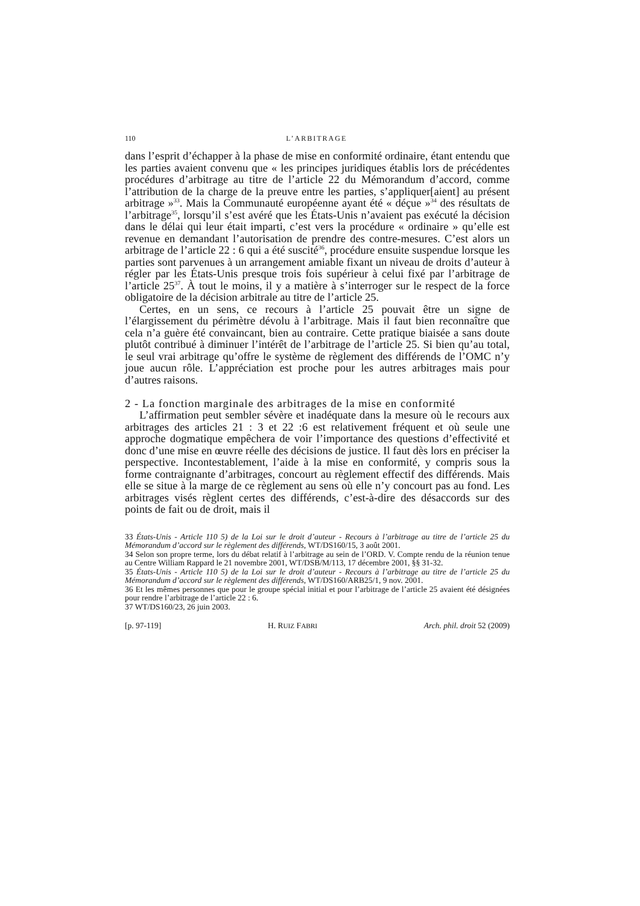110 L’ARBITRAGE
dans l’esprit d’échapper à la phase de mise en conformité ordinaire, étant entendu que les parties avaient convenu que « les principes juridiques établis lors de précédentes procédures d’arbitrage au titre de l’article 22 du Mémorandum d’accord, comme l’attribution de la charge de la preuve entre les parties, s’appliquer[aient] au présent arbitrage »<sup>33</sup>. Mais la Communauté européenne ayant été « déçue »<sup>34</sup> des résultats de l’arbitrage<sup>35</sup>, lorsqu’il s’est avéré que les États-Unis n’avaient pas exécuté la décision dans le délai qui leur était imparti, c’est vers la procédure « ordinaire » qu’elle est revenue en demandant l’autorisation de prendre des contre-mesures. C’est alors un arbitrage de l’article 22 : 6 qui a été suscité<sup>36</sup>, procédure ensuite suspendue lorsque les parties sont parvenues à un arrangement amiable fixant un niveau de droits d’auteur à régler par les États-Unis presque trois fois supérieur à celui fixé par l’arbitrage de l’article 25<sup>37</sup>. À tout le moins, il y a matière à s’interroger sur le respect de la force obligatoire de la décision arbitrale au titre de l’article 25.
Certes, en un sens, ce recours à l’article 25 pouvait être un signe de l’élargissement du périmètre dévolu à l’arbitrage. Mais il faut bien reconnaître que cela n’a guère été convaincant, bien au contraire. Cette pratique biaisée a sans doute plutôt contribué à diminuer l’intérêt de l’arbitrage de l’article 25. Si bien qu’au total, le seul vrai arbitrage qu’offre le système de règlement des différends de l’OMC n’y joue aucun rôle. L’appréciation est proche pour les autres arbitrages mais pour d’autres raisons.
2 - La fonction marginale des arbitrages de la mise en conformité
L’affirmation peut sembler sévère et inadéquate dans la mesure où le recours aux arbitrages des articles 21 : 3 et 22 :6 est relativement fréquent et où seule une approche dogmatique empêchera de voir l’importance des questions d’effectivité et donc d’une mise en œuvre réelle des décisions de justice. Il faut dès lors en préciser la perspective. Incontestablement, l’aide à la mise en conformité, y compris sous la forme contraignante d’arbitrages, concourt au règlement effectif des différends. Mais elle se situe à la marge de ce règlement au sens où elle n’y concourt pas au fond. Les arbitrages visés règlent certes des différends, c’est-à-dire des désaccords sur des points de fait ou de droit, mais il
33 États-Unis - Article 110 5) de la Loi sur le droit d’auteur - Recours à l’arbitrage au titre de l’article 25 du Mémorandum d’accord sur le règlement des différends, WT/DS160/15, 3 août 2001.
34 Selon son propre terme, lors du débat relatif à l’arbitrage au sein de l’ORD. V. Compte rendu de la réunion tenue au Centre William Rappard le 21 novembre 2001, WT/DSB/M/113, 17 décembre 2001, §§ 31-32.
35 États-Unis - Article 110 5) de la Loi sur le droit d’auteur - Recours à l’arbitrage au titre de l’article 25 du Mémorandum d’accord sur le règlement des différends, WT/DS160/ARB25/1, 9 nov. 2001.
36 Et les mêmes personnes que pour le groupe spécial initial et pour l’arbitrage de l’article 25 avaient été désignées pour rendre l’arbitrage de l’article 22 : 6.
37 WT/DS160/23, 26 juin 2003.
[p. 97-119] H. RUIZ FABRI Arch. phil. droit 52 (2009)